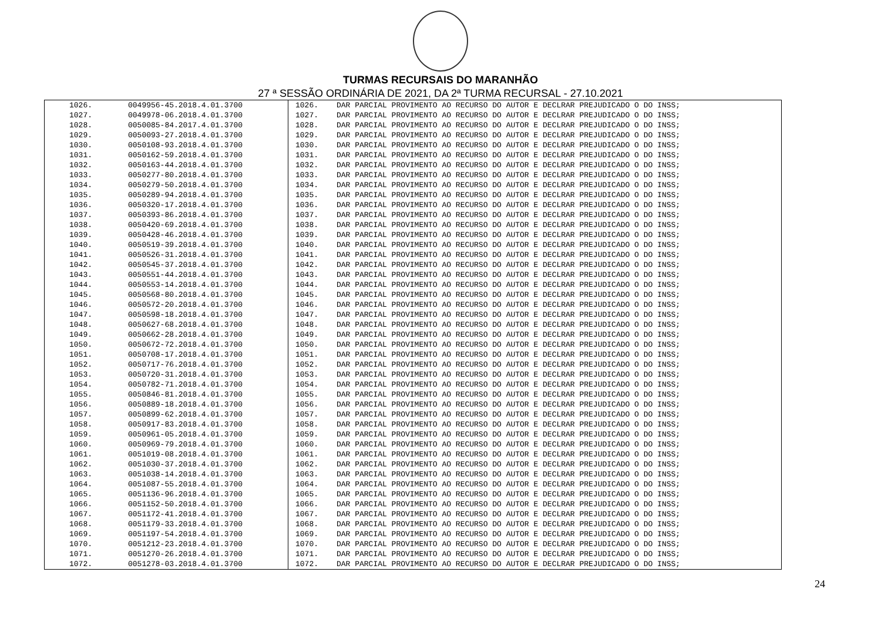TURMAS RECURSAIS DO MARANHÃO
27 ª SESSÃO ORDINÁRIA DE 2021, DA 2ª TURMA RECURSAL - 27.10.2021
| 1026. | 0049956-45.2018.4.01.3700 | 1026. | DAR PARCIAL PROVIMENTO AO RECURSO DO AUTOR E DECLRAR PREJUDICADO O DO INSS; |
| 1027. | 0049978-06.2018.4.01.3700 | 1027. | DAR PARCIAL PROVIMENTO AO RECURSO DO AUTOR E DECLRAR PREJUDICADO O DO INSS; |
| 1028. | 0050085-84.2017.4.01.3700 | 1028. | DAR PARCIAL PROVIMENTO AO RECURSO DO AUTOR E DECLRAR PREJUDICADO O DO INSS; |
| 1029. | 0050093-27.2018.4.01.3700 | 1029. | DAR PARCIAL PROVIMENTO AO RECURSO DO AUTOR E DECLRAR PREJUDICADO O DO INSS; |
| 1030. | 0050108-93.2018.4.01.3700 | 1030. | DAR PARCIAL PROVIMENTO AO RECURSO DO AUTOR E DECLRAR PREJUDICADO O DO INSS; |
| 1031. | 0050162-59.2018.4.01.3700 | 1031. | DAR PARCIAL PROVIMENTO AO RECURSO DO AUTOR E DECLRAR PREJUDICADO O DO INSS; |
| 1032. | 0050163-44.2018.4.01.3700 | 1032. | DAR PARCIAL PROVIMENTO AO RECURSO DO AUTOR E DECLRAR PREJUDICADO O DO INSS; |
| 1033. | 0050277-80.2018.4.01.3700 | 1033. | DAR PARCIAL PROVIMENTO AO RECURSO DO AUTOR E DECLRAR PREJUDICADO O DO INSS; |
| 1034. | 0050279-50.2018.4.01.3700 | 1034. | DAR PARCIAL PROVIMENTO AO RECURSO DO AUTOR E DECLRAR PREJUDICADO O DO INSS; |
| 1035. | 0050289-94.2018.4.01.3700 | 1035. | DAR PARCIAL PROVIMENTO AO RECURSO DO AUTOR E DECLRAR PREJUDICADO O DO INSS; |
| 1036. | 0050320-17.2018.4.01.3700 | 1036. | DAR PARCIAL PROVIMENTO AO RECURSO DO AUTOR E DECLRAR PREJUDICADO O DO INSS; |
| 1037. | 0050393-86.2018.4.01.3700 | 1037. | DAR PARCIAL PROVIMENTO AO RECURSO DO AUTOR E DECLRAR PREJUDICADO O DO INSS; |
| 1038. | 0050420-69.2018.4.01.3700 | 1038. | DAR PARCIAL PROVIMENTO AO RECURSO DO AUTOR E DECLRAR PREJUDICADO O DO INSS; |
| 1039. | 0050428-46.2018.4.01.3700 | 1039. | DAR PARCIAL PROVIMENTO AO RECURSO DO AUTOR E DECLRAR PREJUDICADO O DO INSS; |
| 1040. | 0050519-39.2018.4.01.3700 | 1040. | DAR PARCIAL PROVIMENTO AO RECURSO DO AUTOR E DECLRAR PREJUDICADO O DO INSS; |
| 1041. | 0050526-31.2018.4.01.3700 | 1041. | DAR PARCIAL PROVIMENTO AO RECURSO DO AUTOR E DECLRAR PREJUDICADO O DO INSS; |
| 1042. | 0050545-37.2018.4.01.3700 | 1042. | DAR PARCIAL PROVIMENTO AO RECURSO DO AUTOR E DECLRAR PREJUDICADO O DO INSS; |
| 1043. | 0050551-44.2018.4.01.3700 | 1043. | DAR PARCIAL PROVIMENTO AO RECURSO DO AUTOR E DECLRAR PREJUDICADO O DO INSS; |
| 1044. | 0050553-14.2018.4.01.3700 | 1044. | DAR PARCIAL PROVIMENTO AO RECURSO DO AUTOR E DECLRAR PREJUDICADO O DO INSS; |
| 1045. | 0050568-80.2018.4.01.3700 | 1045. | DAR PARCIAL PROVIMENTO AO RECURSO DO AUTOR E DECLRAR PREJUDICADO O DO INSS; |
| 1046. | 0050572-20.2018.4.01.3700 | 1046. | DAR PARCIAL PROVIMENTO AO RECURSO DO AUTOR E DECLRAR PREJUDICADO O DO INSS; |
| 1047. | 0050598-18.2018.4.01.3700 | 1047. | DAR PARCIAL PROVIMENTO AO RECURSO DO AUTOR E DECLRAR PREJUDICADO O DO INSS; |
| 1048. | 0050627-68.2018.4.01.3700 | 1048. | DAR PARCIAL PROVIMENTO AO RECURSO DO AUTOR E DECLRAR PREJUDICADO O DO INSS; |
| 1049. | 0050662-28.2018.4.01.3700 | 1049. | DAR PARCIAL PROVIMENTO AO RECURSO DO AUTOR E DECLRAR PREJUDICADO O DO INSS; |
| 1050. | 0050672-72.2018.4.01.3700 | 1050. | DAR PARCIAL PROVIMENTO AO RECURSO DO AUTOR E DECLRAR PREJUDICADO O DO INSS; |
| 1051. | 0050708-17.2018.4.01.3700 | 1051. | DAR PARCIAL PROVIMENTO AO RECURSO DO AUTOR E DECLRAR PREJUDICADO O DO INSS; |
| 1052. | 0050717-76.2018.4.01.3700 | 1052. | DAR PARCIAL PROVIMENTO AO RECURSO DO AUTOR E DECLRAR PREJUDICADO O DO INSS; |
| 1053. | 0050720-31.2018.4.01.3700 | 1053. | DAR PARCIAL PROVIMENTO AO RECURSO DO AUTOR E DECLRAR PREJUDICADO O DO INSS; |
| 1054. | 0050782-71.2018.4.01.3700 | 1054. | DAR PARCIAL PROVIMENTO AO RECURSO DO AUTOR E DECLRAR PREJUDICADO O DO INSS; |
| 1055. | 0050846-81.2018.4.01.3700 | 1055. | DAR PARCIAL PROVIMENTO AO RECURSO DO AUTOR E DECLRAR PREJUDICADO O DO INSS; |
| 1056. | 0050889-18.2018.4.01.3700 | 1056. | DAR PARCIAL PROVIMENTO AO RECURSO DO AUTOR E DECLRAR PREJUDICADO O DO INSS; |
| 1057. | 0050899-62.2018.4.01.3700 | 1057. | DAR PARCIAL PROVIMENTO AO RECURSO DO AUTOR E DECLRAR PREJUDICADO O DO INSS; |
| 1058. | 0050917-83.2018.4.01.3700 | 1058. | DAR PARCIAL PROVIMENTO AO RECURSO DO AUTOR E DECLRAR PREJUDICADO O DO INSS; |
| 1059. | 0050961-05.2018.4.01.3700 | 1059. | DAR PARCIAL PROVIMENTO AO RECURSO DO AUTOR E DECLRAR PREJUDICADO O DO INSS; |
| 1060. | 0050969-79.2018.4.01.3700 | 1060. | DAR PARCIAL PROVIMENTO AO RECURSO DO AUTOR E DECLRAR PREJUDICADO O DO INSS; |
| 1061. | 0051019-08.2018.4.01.3700 | 1061. | DAR PARCIAL PROVIMENTO AO RECURSO DO AUTOR E DECLRAR PREJUDICADO O DO INSS; |
| 1062. | 0051030-37.2018.4.01.3700 | 1062. | DAR PARCIAL PROVIMENTO AO RECURSO DO AUTOR E DECLRAR PREJUDICADO O DO INSS; |
| 1063. | 0051038-14.2018.4.01.3700 | 1063. | DAR PARCIAL PROVIMENTO AO RECURSO DO AUTOR E DECLRAR PREJUDICADO O DO INSS; |
| 1064. | 0051087-55.2018.4.01.3700 | 1064. | DAR PARCIAL PROVIMENTO AO RECURSO DO AUTOR E DECLRAR PREJUDICADO O DO INSS; |
| 1065. | 0051136-96.2018.4.01.3700 | 1065. | DAR PARCIAL PROVIMENTO AO RECURSO DO AUTOR E DECLRAR PREJUDICADO O DO INSS; |
| 1066. | 0051152-50.2018.4.01.3700 | 1066. | DAR PARCIAL PROVIMENTO AO RECURSO DO AUTOR E DECLRAR PREJUDICADO O DO INSS; |
| 1067. | 0051172-41.2018.4.01.3700 | 1067. | DAR PARCIAL PROVIMENTO AO RECURSO DO AUTOR E DECLRAR PREJUDICADO O DO INSS; |
| 1068. | 0051179-33.2018.4.01.3700 | 1068. | DAR PARCIAL PROVIMENTO AO RECURSO DO AUTOR E DECLRAR PREJUDICADO O DO INSS; |
| 1069. | 0051197-54.2018.4.01.3700 | 1069. | DAR PARCIAL PROVIMENTO AO RECURSO DO AUTOR E DECLRAR PREJUDICADO O DO INSS; |
| 1070. | 0051212-23.2018.4.01.3700 | 1070. | DAR PARCIAL PROVIMENTO AO RECURSO DO AUTOR E DECLRAR PREJUDICADO O DO INSS; |
| 1071. | 0051270-26.2018.4.01.3700 | 1071. | DAR PARCIAL PROVIMENTO AO RECURSO DO AUTOR E DECLRAR PREJUDICADO O DO INSS; |
| 1072. | 0051278-03.2018.4.01.3700 | 1072. | DAR PARCIAL PROVIMENTO AO RECURSO DO AUTOR E DECLRAR PREJUDICADO O DO INSS; |
24